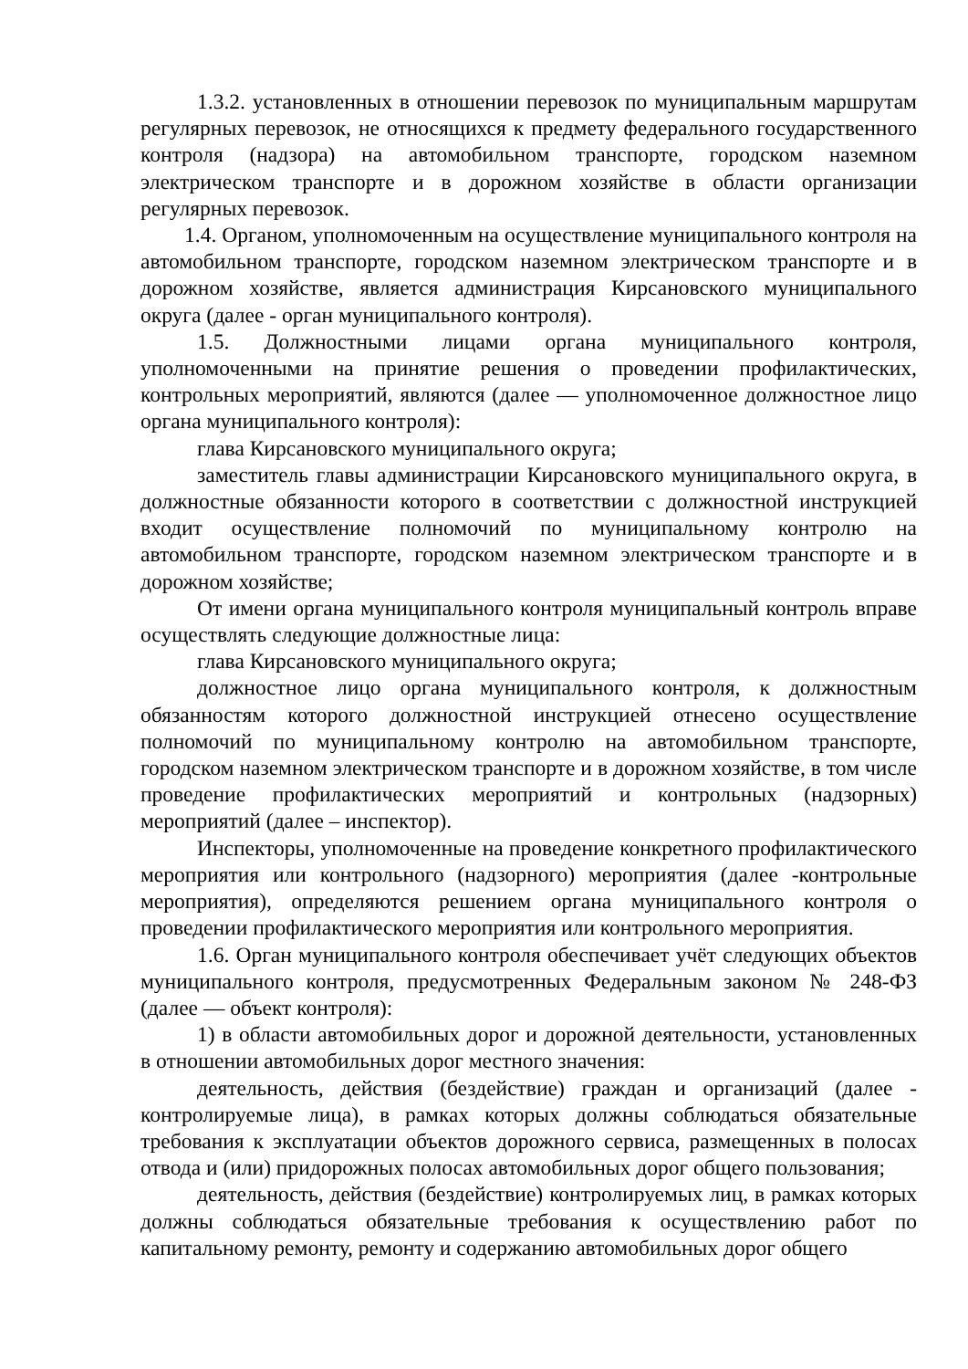1.3.2. установленных в отношении перевозок по муниципальным маршрутам регулярных перевозок, не относящихся к предмету федерального государственного контроля (надзора) на автомобильном транспорте, городском наземном электрическом транспорте и в дорожном хозяйстве в области организации регулярных перевозок.
1.4. Органом, уполномоченным на осуществление муниципального контроля на автомобильном транспорте, городском наземном электрическом транспорте и в дорожном хозяйстве, является администрация Кирсановского муниципального округа (далее - орган муниципального контроля).
1.5. Должностными лицами органа муниципального контроля, уполномоченными на принятие решения о проведении профилактических, контрольных мероприятий, являются (далее — уполномоченное должностное лицо органа муниципального контроля):
глава Кирсановского муниципального округа;
заместитель главы администрации Кирсановского муниципального округа, в должностные обязанности которого в соответствии с должностной инструкцией входит осуществление полномочий по муниципальному контролю на автомобильном транспорте, городском наземном электрическом транспорте и в дорожном хозяйстве;
От имени органа муниципального контроля муниципальный контроль вправе осуществлять следующие должностные лица:
глава Кирсановского муниципального округа;
должностное лицо органа муниципального контроля, к должностным обязанностям которого должностной инструкцией отнесено осуществление полномочий по муниципальному контролю на автомобильном транспорте, городском наземном электрическом транспорте и в дорожном хозяйстве, в том числе проведение профилактических мероприятий и контрольных (надзорных) мероприятий (далее – инспектор).
Инспекторы, уполномоченные на проведение конкретного профилактического мероприятия или контрольного (надзорного) мероприятия (далее -контрольные мероприятия), определяются решением органа муниципального контроля о проведении профилактического мероприятия или контрольного мероприятия.
1.6. Орган муниципального контроля обеспечивает учёт следующих объектов муниципального контроля, предусмотренных Федеральным законом № 248-ФЗ (далее — объект контроля):
1) в области автомобильных дорог и дорожной деятельности, установленных в отношении автомобильных дорог местного значения:
деятельность, действия (бездействие) граждан и организаций (далее - контролируемые лица), в рамках которых должны соблюдаться обязательные требования к эксплуатации объектов дорожного сервиса, размещенных в полосах отвода и (или) придорожных полосах автомобильных дорог общего пользования;
деятельность, действия (бездействие) контролируемых лиц, в рамках которых должны соблюдаться обязательные требования к осуществлению работ по капитальному ремонту, ремонту и содержанию автомобильных дорог общего